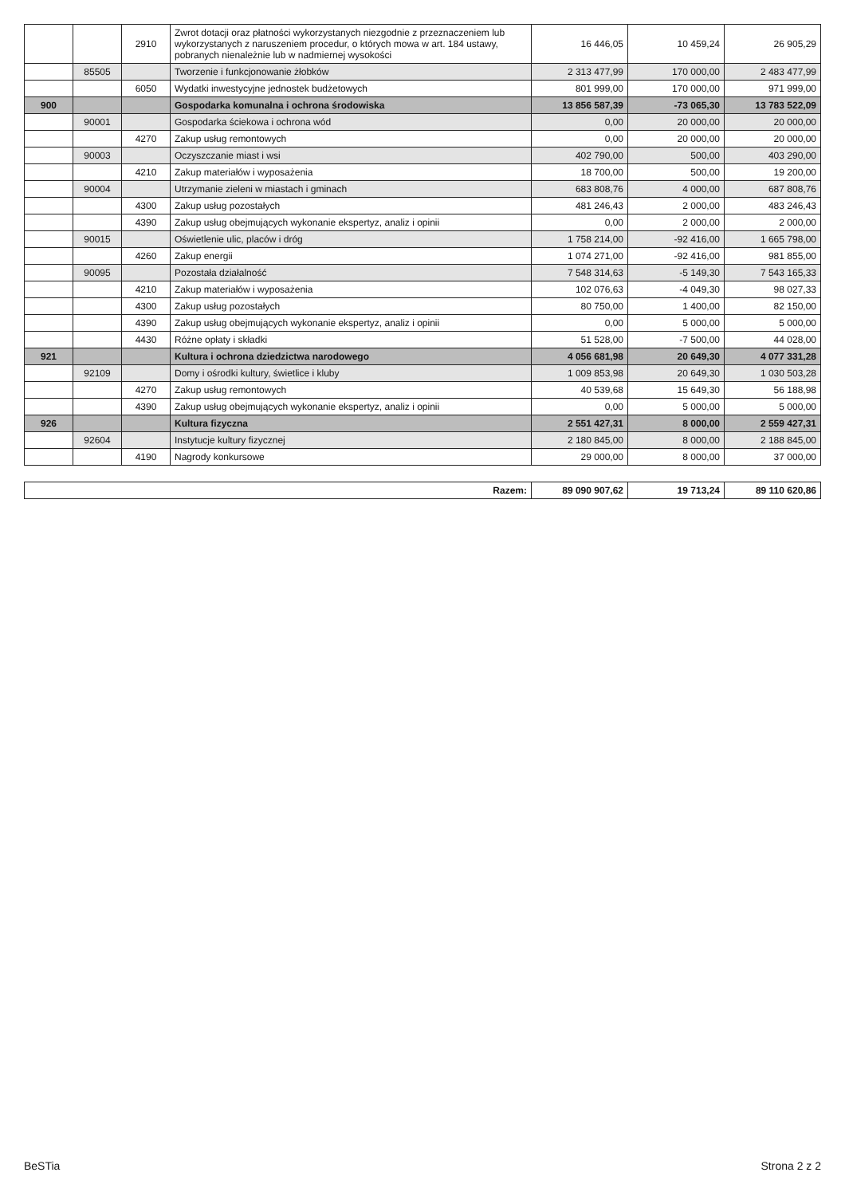| | | 2910 | Zwrot dotacji oraz płatności wykorzystanych niezgodnie z przeznaczeniem lub wykorzystanych z naruszeniem procedur, o których mowa w art. 184 ustawy, pobranych nienależnie lub w nadmiernej wysokości | 16 446,05 | 10 459,24 | 26 905,29 |
| | 85505 | | Tworzenie i funkcjonowanie żłobków | 2 313 477,99 | 170 000,00 | 2 483 477,99 |
| | | 6050 | Wydatki inwestycyjne jednostek budżetowych | 801 999,00 | 170 000,00 | 971 999,00 |
| 900 | | | Gospodarka komunalna i ochrona środowiska | 13 856 587,39 | -73 065,30 | 13 783 522,09 |
| | 90001 | | Gospodarka ściekowa i ochrona wód | 0,00 | 20 000,00 | 20 000,00 |
| | | 4270 | Zakup usług remontowych | 0,00 | 20 000,00 | 20 000,00 |
| | 90003 | | Oczyszczanie miast i wsi | 402 790,00 | 500,00 | 403 290,00 |
| | | 4210 | Zakup materiałów i wyposażenia | 18 700,00 | 500,00 | 19 200,00 |
| | 90004 | | Utrzymanie zieleni w miastach i gminach | 683 808,76 | 4 000,00 | 687 808,76 |
| | | 4300 | Zakup usług pozostałych | 481 246,43 | 2 000,00 | 483 246,43 |
| | | 4390 | Zakup usług obejmujących wykonanie ekspertyz, analiz i opinii | 0,00 | 2 000,00 | 2 000,00 |
| | 90015 | | Oświetlenie ulic, placów i dróg | 1 758 214,00 | -92 416,00 | 1 665 798,00 |
| | | 4260 | Zakup energii | 1 074 271,00 | -92 416,00 | 981 855,00 |
| | 90095 | | Pozostała działalność | 7 548 314,63 | -5 149,30 | 7 543 165,33 |
| | | 4210 | Zakup materiałów i wyposażenia | 102 076,63 | -4 049,30 | 98 027,33 |
| | | 4300 | Zakup usług pozostałych | 80 750,00 | 1 400,00 | 82 150,00 |
| | | 4390 | Zakup usług obejmujących wykonanie ekspertyz, analiz i opinii | 0,00 | 5 000,00 | 5 000,00 |
| | | 4430 | Różne opłaty i składki | 51 528,00 | -7 500,00 | 44 028,00 |
| 921 | | | Kultura i ochrona dziedzictwa narodowego | 4 056 681,98 | 20 649,30 | 4 077 331,28 |
| | 92109 | | Domy i ośrodki kultury, świetlice i kluby | 1 009 853,98 | 20 649,30 | 1 030 503,28 |
| | | 4270 | Zakup usług remontowych | 40 539,68 | 15 649,30 | 56 188,98 |
| | | 4390 | Zakup usług obejmujących wykonanie ekspertyz, analiz i opinii | 0,00 | 5 000,00 | 5 000,00 |
| 926 | | | Kultura fizyczna | 2 551 427,31 | 8 000,00 | 2 559 427,31 |
| | 92604 | | Instytucje kultury fizycznej | 2 180 845,00 | 8 000,00 | 2 188 845,00 |
| | | 4190 | Nagrody konkursowe | 29 000,00 | 8 000,00 | 37 000,00 |
| Razem: | 89 090 907,62 | 19 713,24 | 89 110 620,86 |
BeSTia Strona 2 z 2